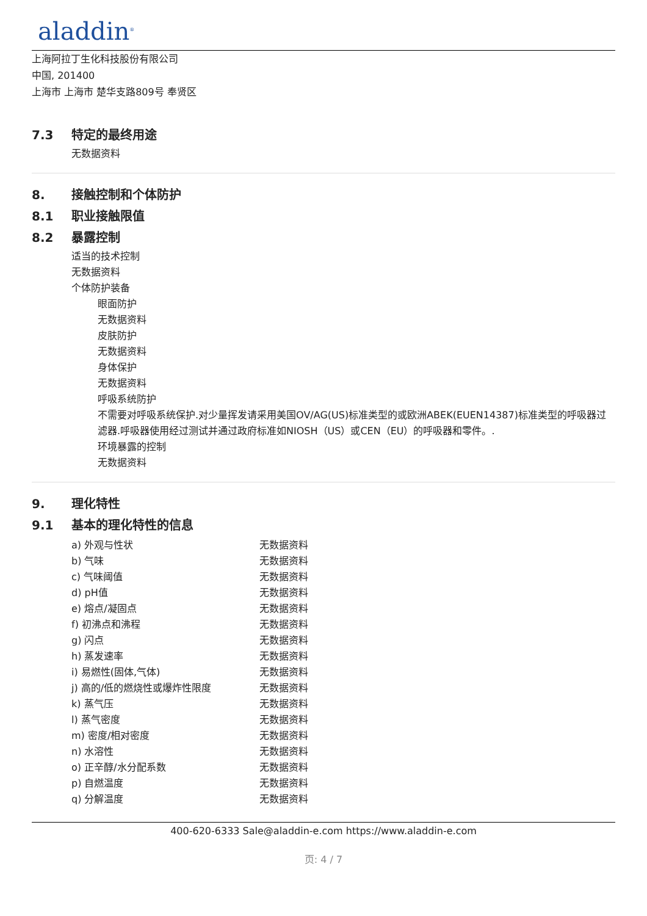aladdin<sup>®</sup>
上海阿拉丁生化科技股份有限公司
中国, 201400
上海市 上海市 楚华支路809号 奉贤区
7.3 特定的最终用途
无数据资料
8. 接触控制和个体防护
8.1 职业接触限值
8.2 暴露控制
适当的技术控制
无数据资料
个体防护装备
眼面防护
无数据资料
皮肤防护
无数据资料
身体保护
无数据资料
呼吸系统防护
不需要对呼吸系统保护.对少量挥发请采用美国OV/AG(US)标准类型的或欧洲ABEK(EUEN14387)标准类型的呼吸器过滤器.呼吸器使用经过测试并通过政府标准如NIOSH（US）或CEN（EU）的呼吸器和零件。.
环境暴露的控制
无数据资料
9. 理化特性
9.1 基本的理化特性的信息
| a) 外观与性状 | 无数据资料 |
| b) 气味 | 无数据资料 |
| c) 气味阈值 | 无数据资料 |
| d) pH值 | 无数据资料 |
| e) 熔点/凝固点 | 无数据资料 |
| f) 初沸点和沸程 | 无数据资料 |
| g) 闪点 | 无数据资料 |
| h) 蒸发速率 | 无数据资料 |
| i) 易燃性(固体,气体) | 无数据资料 |
| j) 高的/低的燃烧性或爆炸性限度 | 无数据资料 |
| k) 蒸气压 | 无数据资料 |
| l) 蒸气密度 | 无数据资料 |
| m) 密度/相对密度 | 无数据资料 |
| n) 水溶性 | 无数据资料 |
| o) 正辛醇/水分配系数 | 无数据资料 |
| p) 自燃温度 | 无数据资料 |
| q) 分解温度 | 无数据资料 |
400-620-6333 Sale@aladdin-e.com https://www.aladdin-e.com
页: 4 / 7